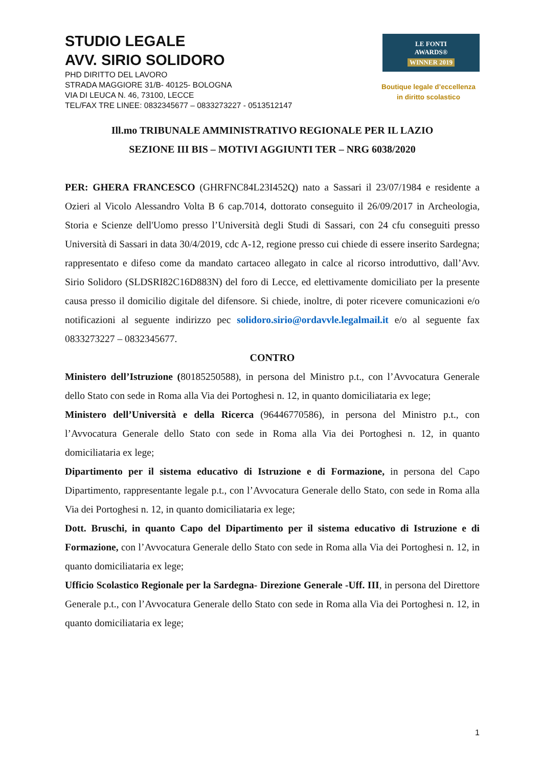STUDIO LEGALE
AVV. SIRIO SOLIDORO
PHD DIRITTO DEL LAVORO
STRADA MAGGIORE 31/B- 40125- BOLOGNA
VIA DI LEUCA N. 46, 73100, LECCE
TEL/FAX TRE LINEE: 0832345677 – 0833273227 - 0513512147
LE FONTI
AWARDS®
WINNER 2019
Boutique legale d’eccellenza
in diritto scolastico
Ill.mo TRIBUNALE AMMINISTRATIVO REGIONALE PER IL LAZIO
SEZIONE III BIS – MOTIVI AGGIUNTI TER – NRG 6038/2020
PER: GHERA FRANCESCO (GHRFNC84L23I452Q) nato a Sassari il 23/07/1984 e residente a Ozieri al Vicolo Alessandro Volta B 6 cap.7014, dottorato conseguito il 26/09/2017 in Archeologia, Storia e Scienze dell'Uomo presso l’Università degli Studi di Sassari, con 24 cfu conseguiti presso Università di Sassari in data 30/4/2019, cdc A-12, regione presso cui chiede di essere inserito Sardegna; rappresentato e difeso come da mandato cartaceo allegato in calce al ricorso introduttivo, dall’Avv. Sirio Solidoro (SLDSRI82C16D883N) del foro di Lecce, ed elettivamente domiciliato per la presente causa presso il domicilio digitale del difensore. Si chiede, inoltre, di poter ricevere comunicazioni e/o notificazioni al seguente indirizzo pec solidoro.sirio@ordavvle.legalmail.it e/o al seguente fax 0833273227 – 0832345677.
CONTRO
Ministero dell’Istruzione (80185250588), in persona del Ministro p.t., con l’Avvocatura Generale dello Stato con sede in Roma alla Via dei Portoghesi n. 12, in quanto domiciliataria ex lege;
Ministero dell’Università e della Ricerca (96446770586), in persona del Ministro p.t., con l’Avvocatura Generale dello Stato con sede in Roma alla Via dei Portoghesi n. 12, in quanto domiciliataria ex lege;
Dipartimento per il sistema educativo di Istruzione e di Formazione, in persona del Capo Dipartimento, rappresentante legale p.t., con l’Avvocatura Generale dello Stato, con sede in Roma alla Via dei Portoghesi n. 12, in quanto domiciliataria ex lege;
Dott. Bruschi, in quanto Capo del Dipartimento per il sistema educativo di Istruzione e di Formazione, con l’Avvocatura Generale dello Stato con sede in Roma alla Via dei Portoghesi n. 12, in quanto domiciliataria ex lege;
Ufficio Scolastico Regionale per la Sardegna- Direzione Generale -Uff. III, in persona del Direttore Generale p.t., con l’Avvocatura Generale dello Stato con sede in Roma alla Via dei Portoghesi n. 12, in quanto domiciliataria ex lege;
1